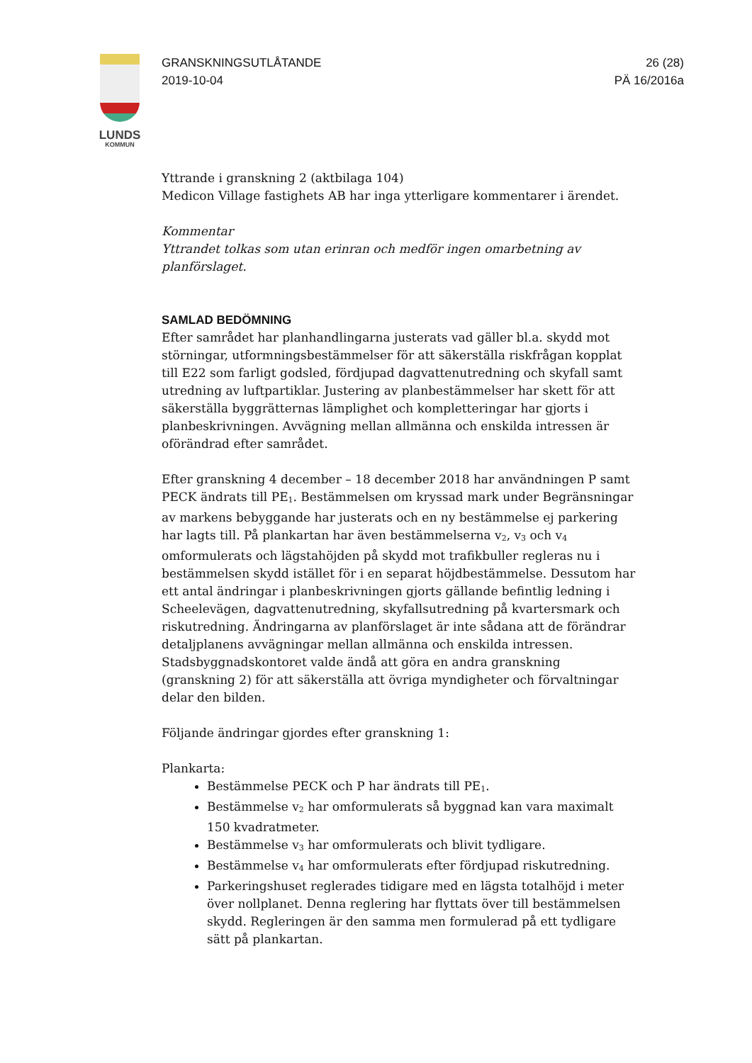LUNDS
KOMMUN
GRANSKNINGSUTLÅTANDE
2019-10-04
26 (28)
PÄ 16/2016a
Yttrande i granskning 2 (aktbilaga 104)
Medicon Village fastighets AB har inga ytterligare kommentarer i ärendet.
Kommentar
Yttrandet tolkas som utan erinran och medför ingen omarbetning av planförslaget.
SAMLAD BEDÖMNING
Efter samrådet har planhandlingarna justerats vad gäller bl.a. skydd mot störningar, utformningsbestämmelser för att säkerställa riskfrågan kopplat till E22 som farligt godsled, fördjupad dagvattenutredning och skyfall samt utredning av luftpartiklar. Justering av planbestämmelser har skett för att säkerställa byggrätternas lämplighet och kompletteringar har gjorts i planbeskrivningen. Avvägning mellan allmänna och enskilda intressen är oförändrad efter samrådet.
Efter granskning 4 december – 18 december 2018 har användningen P samt PECK ändrats till PE<sub>1</sub>. Bestämmelsen om kryssad mark under Begränsningar av markens bebyggande har justerats och en ny bestämmelse ej parkering har lagts till. På plankartan har även bestämmelserna v<sub>2</sub>, v<sub>3</sub> och v<sub>4</sub> omformulerats och lägstahöjden på skydd mot trafikbuller regleras nu i bestämmelsen skydd istället för i en separat höjdbestämmelse. Dessutom har ett antal ändringar i planbeskrivningen gjorts gällande befintlig ledning i Scheelevägen, dagvattenutredning, skyfallsutredning på kvartersmark och riskutredning. Ändringarna av planförslaget är inte sådana att de förändrar detaljplanens avvägningar mellan allmänna och enskilda intressen. Stadsbyggnadskontoret valde ändå att göra en andra granskning (granskning 2) för att säkerställa att övriga myndigheter och förvaltningar delar den bilden.
Följande ändringar gjordes efter granskning 1:
Plankarta:
Bestämmelse PECK och P har ändrats till PE<sub>1</sub>.
Bestämmelse v<sub>2</sub> har omformulerats så byggnad kan vara maximalt 150 kvadratmeter.
Bestämmelse v<sub>3</sub> har omformulerats och blivit tydligare.
Bestämmelse v<sub>4</sub> har omformulerats efter fördjupad riskutredning.
Parkeringshuset reglerades tidigare med en lägsta totalhöjd i meter över nollplanet. Denna reglering har flyttats över till bestämmelsen skydd. Regleringen är den samma men formulerad på ett tydligare sätt på plankartan.